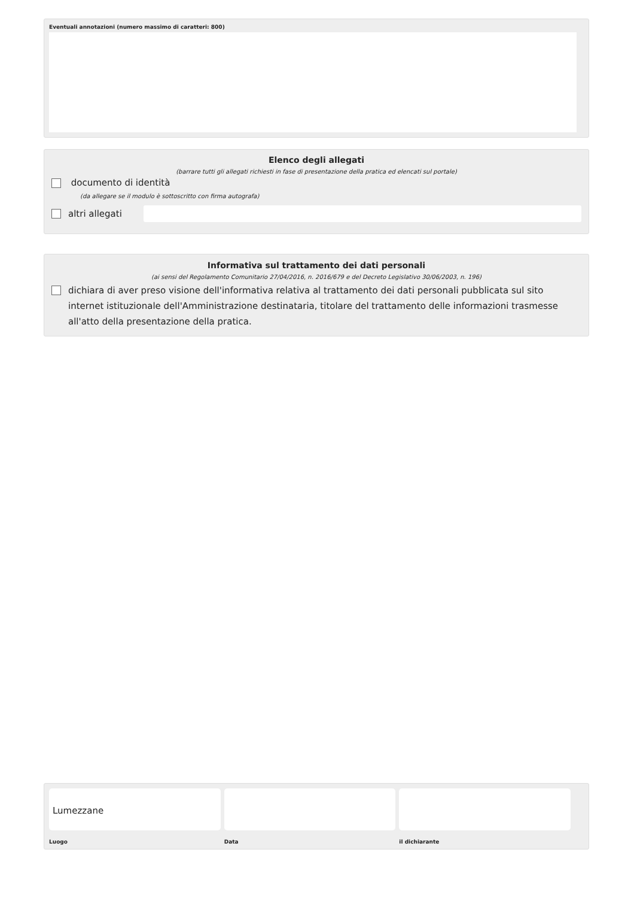Eventuali annotazioni (numero massimo di caratteri: 800)
Elenco degli allegati
(barrare tutti gli allegati richiesti in fase di presentazione della pratica ed elencati sul portale)
documento di identità
(da allegare se il modulo è sottoscritto con firma autografa)
altri allegati
Informativa sul trattamento dei dati personali
(ai sensi del Regolamento Comunitario 27/04/2016, n. 2016/679 e del Decreto Legislativo 30/06/2003, n. 196)
dichiara di aver preso visione dell'informativa relativa al trattamento dei dati personali pubblicata sul sito internet istituzionale dell'Amministrazione destinataria, titolare del trattamento delle informazioni trasmesse all'atto della presentazione della pratica.
Lumezzane
Luogo
Data il dichiarante